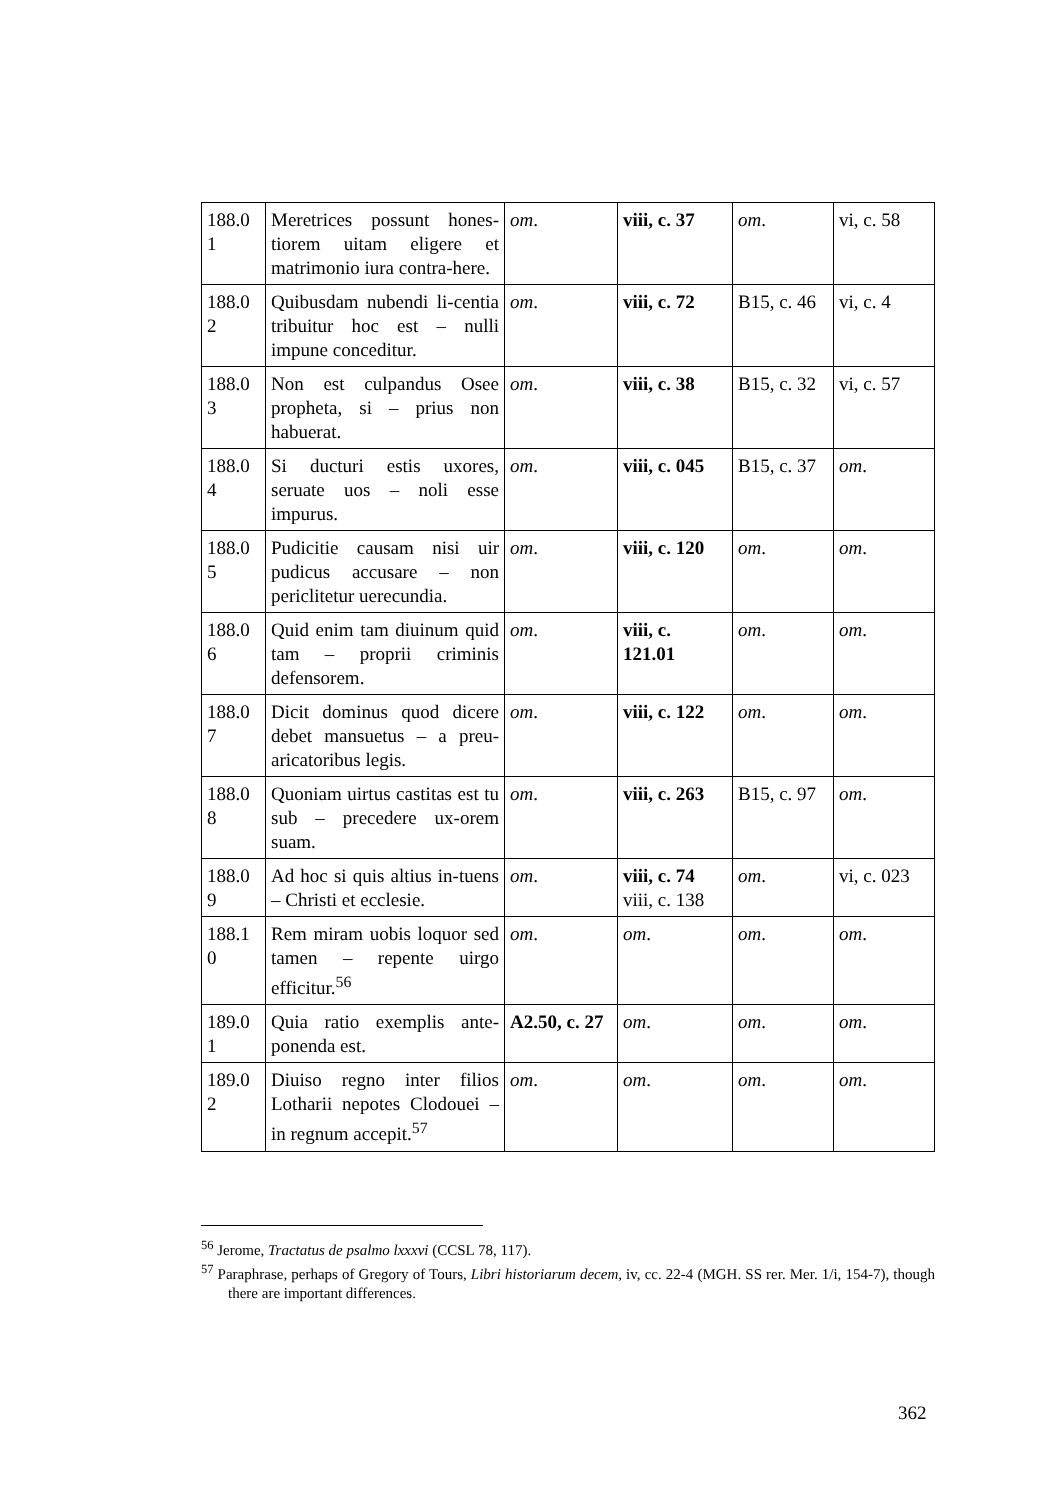| 188.0 1 | Meretrices possunt hones-tiorem uitam eligere et matrimonio iura contra-here. | om . | viii, c. 37 | om . | vi, c. 58 |
| 188.0 2 | Quibusdam nubendi li-centia tribuitur hoc est – nulli impune conceditur. | om . | viii, c. 72 | B15, c. 46 | vi, c. 4 |
| 188.0 3 | Non est culpandus Osee propheta, si – prius non habuerat. | om . | viii, c. 38 | B15, c. 32 | vi, c. 57 |
| 188.0 4 | Si ducturi estis uxores, seruate uos – noli esse impurus. | om . | viii, c. 045 | B15, c. 37 | om . |
| 188.0 5 | Pudicitie causam nisi uir pudicus accusare – non periclitetur uerecundia. | om . | viii, c. 120 | om . | om . |
| 188.0 6 | Quid enim tam diuinum quid tam – proprii criminis defensorem. | om . | viii, c. 121.01 | om . | om . |
| 188.0 7 | Dicit dominus quod dicere debet mansuetus – a preu-aricatoribus legis. | om . | viii, c. 122 | om . | om . |
| 188.0 8 | Quoniam uirtus castitas est tu sub – precedere ux-orem suam. | om . | viii, c. 263 | B15, c. 97 | om . |
| 188.0 9 | Ad hoc si quis altius in-tuens – Christi et ecclesie. | om . | viii, c. 74 viii, c. 138 | om . | vi, c. 023 |
| 188.1 0 | Rem miram uobis loquor sed tamen – repente uirgo efficitur.<sup>56</sup> | om . | om . | om . | om . |
| 189.0 1 | Quia ratio exemplis ante-ponenda est. | A2.50, c. 27 | om . | om . | om . |
| 189.0 2 | Diuiso regno inter filios Lotharii nepotes Clodouei – in regnum accepit.<sup>57</sup> | om . | om . | om . | om . |
<sup>56</sup> Jerome, Tractatus de psalmo lxxxvi (CCSL 78, 117).
<sup>57</sup> Paraphrase, perhaps of Gregory of Tours, Libri historiarum decem, iv, cc. 22-4 (MGH. SS rer. Mer. 1/i, 154-7), though there are important differences.
362